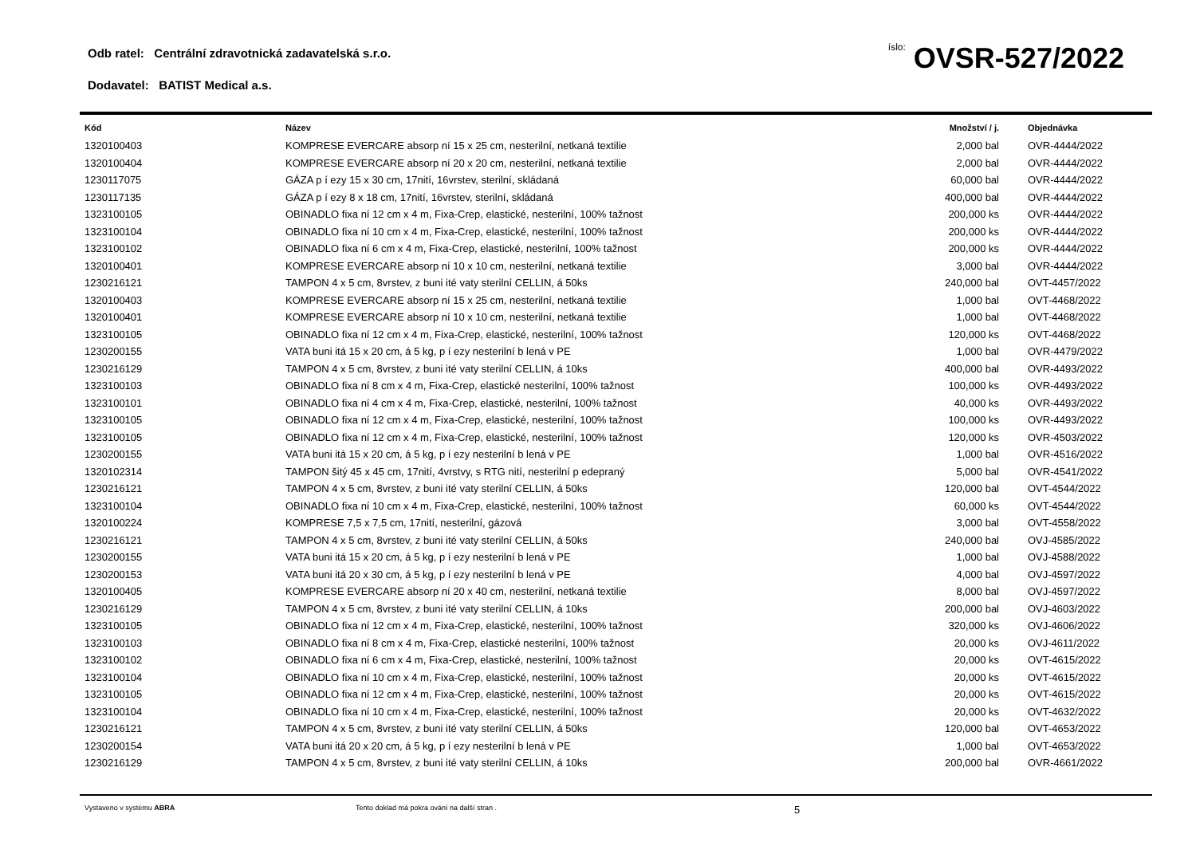Odb ratel: Centrální zdravotnická zadavatelská s.r.o.
íslo: OVSR-527/2022
Dodavatel: BATIST Medical a.s.
| Kód | Název | Množství / j. | Objednávka |
| --- | --- | --- | --- |
| 1320100403 | KOMPRESE EVERCARE absorp ní 15 x 25 cm, nesterilní, netkaná textilie | 2,000 bal | OVR-4444/2022 |
| 1320100404 | KOMPRESE EVERCARE absorp ní 20 x 20 cm, nesterilní, netkaná textilie | 2,000 bal | OVR-4444/2022 |
| 1230117075 | GÁZA p í ezy 15 x 30 cm, 17nití, 16vrstev, sterilní, skládaná | 60,000 bal | OVR-4444/2022 |
| 1230117135 | GÁZA p í ezy 8 x 18 cm, 17nití, 16vrstev, sterilní, skládaná | 400,000 bal | OVR-4444/2022 |
| 1323100105 | OBINADLO fixa ní 12 cm x 4 m, Fixa-Crep, elastické, nesterilní, 100% tažnost | 200,000 ks | OVR-4444/2022 |
| 1323100104 | OBINADLO fixa ní 10 cm x 4 m, Fixa-Crep, elastické, nesterilní, 100% tažnost | 200,000 ks | OVR-4444/2022 |
| 1323100102 | OBINADLO fixa ní 6 cm x 4 m, Fixa-Crep, elastické, nesterilní, 100% tažnost | 200,000 ks | OVR-4444/2022 |
| 1320100401 | KOMPRESE EVERCARE absorp ní 10 x 10 cm, nesterilní, netkaná textilie | 3,000 bal | OVR-4444/2022 |
| 1230216121 | TAMPON 4 x 5 cm, 8vrstev, z buni ité vaty sterilní CELLIN, á 50ks | 240,000 bal | OVT-4457/2022 |
| 1320100403 | KOMPRESE EVERCARE absorp ní 15 x 25 cm, nesterilní, netkaná textilie | 1,000 bal | OVT-4468/2022 |
| 1320100401 | KOMPRESE EVERCARE absorp ní 10 x 10 cm, nesterilní, netkaná textilie | 1,000 bal | OVT-4468/2022 |
| 1323100105 | OBINADLO fixa ní 12 cm x 4 m, Fixa-Crep, elastické, nesterilní, 100% tažnost | 120,000 ks | OVT-4468/2022 |
| 1230200155 | VATA buni itá 15 x 20 cm, á 5 kg, p í ezy nesterilní b lená v PE | 1,000 bal | OVR-4479/2022 |
| 1230216129 | TAMPON 4 x 5 cm, 8vrstev, z buni ité vaty sterilní CELLIN, á 10ks | 400,000 bal | OVR-4493/2022 |
| 1323100103 | OBINADLO fixa ní 8 cm x 4 m, Fixa-Crep, elastické nesterilní, 100% tažnost | 100,000 ks | OVR-4493/2022 |
| 1323100101 | OBINADLO fixa ní 4 cm x 4 m, Fixa-Crep, elastické, nesterilní, 100% tažnost | 40,000 ks | OVR-4493/2022 |
| 1323100105 | OBINADLO fixa ní 12 cm x 4 m, Fixa-Crep, elastické, nesterilní, 100% tažnost | 100,000 ks | OVR-4493/2022 |
| 1323100105 | OBINADLO fixa ní 12 cm x 4 m, Fixa-Crep, elastické, nesterilní, 100% tažnost | 120,000 ks | OVR-4503/2022 |
| 1230200155 | VATA buni itá 15 x 20 cm, á 5 kg, p í ezy nesterilní b lená v PE | 1,000 bal | OVR-4516/2022 |
| 1320102314 | TAMPON šitý 45 x 45 cm, 17nití, 4vrstvy, s RTG nití, nesterilní p edepraný | 5,000 bal | OVR-4541/2022 |
| 1230216121 | TAMPON 4 x 5 cm, 8vrstev, z buni ité vaty sterilní CELLIN, á 50ks | 120,000 bal | OVT-4544/2022 |
| 1323100104 | OBINADLO fixa ní 10 cm x 4 m, Fixa-Crep, elastické, nesterilní, 100% tažnost | 60,000 ks | OVT-4544/2022 |
| 1320100224 | KOMPRESE 7,5 x 7,5 cm, 17nití, nesterilní, gázová | 3,000 bal | OVT-4558/2022 |
| 1230216121 | TAMPON 4 x 5 cm, 8vrstev, z buni ité vaty sterilní CELLIN, á 50ks | 240,000 bal | OVJ-4585/2022 |
| 1230200155 | VATA buni itá 15 x 20 cm, á 5 kg, p í ezy nesterilní b lená v PE | 1,000 bal | OVJ-4588/2022 |
| 1230200153 | VATA buni itá 20 x 30 cm, á 5 kg, p í ezy nesterilní b lená v PE | 4,000 bal | OVJ-4597/2022 |
| 1320100405 | KOMPRESE EVERCARE absorp ní 20 x 40 cm, nesterilní, netkaná textilie | 8,000 bal | OVJ-4597/2022 |
| 1230216129 | TAMPON 4 x 5 cm, 8vrstev, z buni ité vaty sterilní CELLIN, á 10ks | 200,000 bal | OVJ-4603/2022 |
| 1323100105 | OBINADLO fixa ní 12 cm x 4 m, Fixa-Crep, elastické, nesterilní, 100% tažnost | 320,000 ks | OVJ-4606/2022 |
| 1323100103 | OBINADLO fixa ní 8 cm x 4 m, Fixa-Crep, elastické nesterilní, 100% tažnost | 20,000 ks | OVJ-4611/2022 |
| 1323100102 | OBINADLO fixa ní 6 cm x 4 m, Fixa-Crep, elastické, nesterilní, 100% tažnost | 20,000 ks | OVT-4615/2022 |
| 1323100104 | OBINADLO fixa ní 10 cm x 4 m, Fixa-Crep, elastické, nesterilní, 100% tažnost | 20,000 ks | OVT-4615/2022 |
| 1323100105 | OBINADLO fixa ní 12 cm x 4 m, Fixa-Crep, elastické, nesterilní, 100% tažnost | 20,000 ks | OVT-4615/2022 |
| 1323100104 | OBINADLO fixa ní 10 cm x 4 m, Fixa-Crep, elastické, nesterilní, 100% tažnost | 20,000 ks | OVT-4632/2022 |
| 1230216121 | TAMPON 4 x 5 cm, 8vrstev, z buni ité vaty sterilní CELLIN, á 50ks | 120,000 bal | OVT-4653/2022 |
| 1230200154 | VATA buni itá 20 x 20 cm, á 5 kg, p í ezy nesterilní b lená v PE | 1,000 bal | OVT-4653/2022 |
| 1230216129 | TAMPON 4 x 5 cm, 8vrstev, z buni ité vaty sterilní CELLIN, á 10ks | 200,000 bal | OVR-4661/2022 |
Vystaveno v systému ABRA Tento doklad má pokra ování na další stran . 5